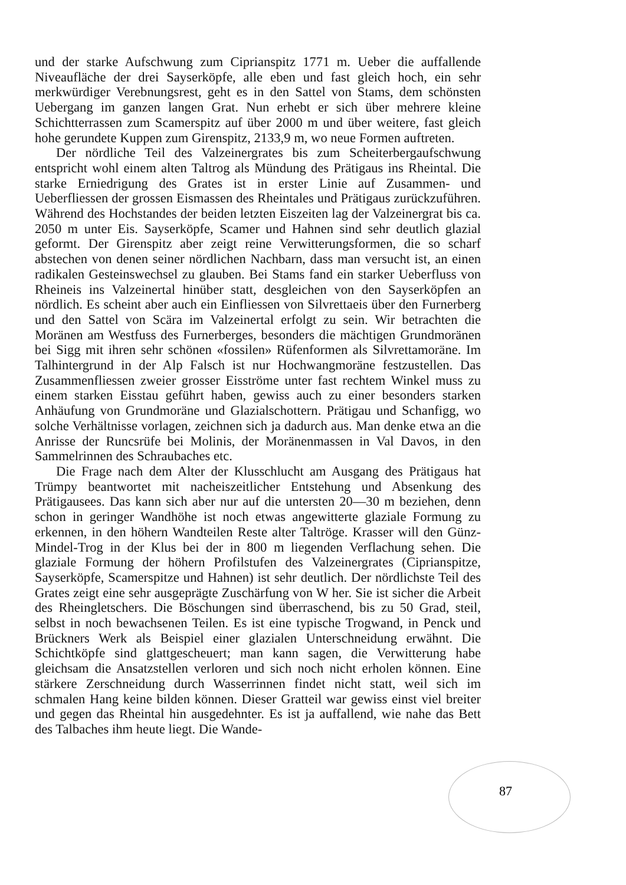und der starke Aufschwung zum Ciprianspitz 1771 m. Ueber die auffallende Niveaufläche der drei Sayserköpfe, alle eben und fast gleich hoch, ein sehr merkwürdiger Verebnungsrest, geht es in den Sattel von Stams, dem schönsten Uebergang im ganzen langen Grat. Nun erhebt er sich über mehrere kleine Schichtterrassen zum Scamerspitz auf über 2000 m und über weitere, fast gleich hohe gerundete Kuppen zum Girenspitz, 2133,9 m, wo neue Formen auftreten.
Der nördliche Teil des Valzeinergrates bis zum Scheiterbergaufschwung entspricht wohl einem alten Taltrog als Mündung des Prätigaus ins Rheintal. Die starke Erniedrigung des Grates ist in erster Linie auf Zusammen- und Ueberfliessen der grossen Eismassen des Rheintales und Prätigaus zurückzuführen. Während des Hochstandes der beiden letzten Eiszeiten lag der Valzeinergrat bis ca. 2050 m unter Eis. Sayserköpfe, Scamer und Hahnen sind sehr deutlich glazial geformt. Der Girenspitz aber zeigt reine Verwitterungsformen, die so scharf abstechen von denen seiner nördlichen Nachbarn, dass man versucht ist, an einen radikalen Gesteinswechsel zu glauben. Bei Stams fand ein starker Ueberfluss von Rheineis ins Valzeinertal hinüber statt, desgleichen von den Sayserköpfen an nördlich. Es scheint aber auch ein Einfliessen von Silvrettaeis über den Furnerberg und den Sattel von Scära im Valzeinertal erfolgt zu sein. Wir betrachten die Moränen am Westfuss des Furnerberges, besonders die mächtigen Grundmoränen bei Sigg mit ihren sehr schönen «fossilen» Rüfenformen als Silvrettamoräne. Im Talhintergrund in der Alp Falsch ist nur Hochwangmoräne festzustellen. Das Zusammenfliessen zweier grosser Eisströme unter fast rechtem Winkel muss zu einem starken Eisstau geführt haben, gewiss auch zu einer besonders starken Anhäufung von Grundmoräne und Glazialschottern. Prätigau und Schanfigg, wo solche Verhältnisse vorlagen, zeichnen sich ja dadurch aus. Man denke etwa an die Anrisse der Runcsrüfe bei Molinis, der Moränenmassen in Val Davos, in den Sammelrinnen des Schraubaches etc.
Die Frage nach dem Alter der Klusschlucht am Ausgang des Prätigaus hat Trümpy beantwortet mit nacheiszeitlicher Entstehung und Absenkung des Prätigausees. Das kann sich aber nur auf die untersten 20—30 m beziehen, denn schon in geringer Wandhöhe ist noch etwas angewitterte glaziale Formung zu erkennen, in den höhern Wandteilen Reste alter Taltröge. Krasser will den Günz-Mindel-Trog in der Klus bei der in 800 m liegenden Verflachung sehen. Die glaziale Formung der höhern Profilstufen des Valzeinergrates (Ciprianspitze, Sayserköpfe, Scamerspitze und Hahnen) ist sehr deutlich. Der nördlichste Teil des Grates zeigt eine sehr ausgeprägte Zuschärfung von W her. Sie ist sicher die Arbeit des Rheingletschers. Die Böschungen sind überraschend, bis zu 50 Grad, steil, selbst in noch bewachsenen Teilen. Es ist eine typische Trogwand, in Penck und Brückners Werk als Beispiel einer glazialen Unterschneidung erwähnt. Die Schichtköpfe sind glattgescheuert; man kann sagen, die Verwitterung habe gleichsam die Ansatzstellen verloren und sich noch nicht erholen können. Eine stärkere Zerschneidung durch Wasserrinnen findet nicht statt, weil sich im schmalen Hang keine bilden können. Dieser Gratteil war gewiss einst viel breiter und gegen das Rheintal hin ausgedehnter. Es ist ja auffallend, wie nahe das Bett des Talbaches ihm heute liegt. Die Wande-
87